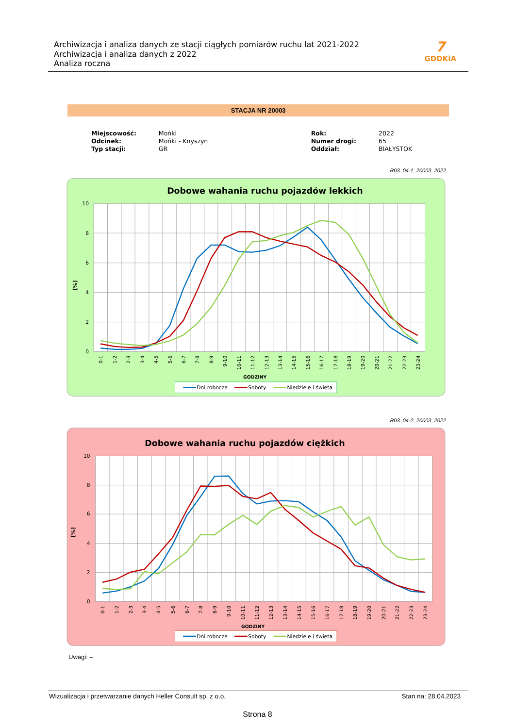Archiwizacja i analiza danych ze stacji ciągłych pomiarów ruchu lat 2021-2022
Archiwizacja i analiza danych z 2022
Analiza roczna
7
GDDKiA
STACJA NR 20003
| Miejscowość: | Mońki | | Rok: | 2022 |
| Odcinek: | Mońki - Knyszyn | | Numer drogi: | 65 |
| Typ stacji: | GR | | Oddział: | BIAŁYSTOK |
R03_04-1_20003_2022
Dobowe wahania ruchu pojazdów lekkich
10
8
6
4
2
0
[%]
0-1
1-2
2-3
3-4
4-5
5-6
6-7
7-8
8-9
9-10
10-11
11-12
12-13
13-14
14-15
15-16
16-17
17-18
18-19
19-20
20-21
21-22
22-23
23-24
GODZINY
Dni robocze
Soboty
Niedziele i święta
R03_04-2_20003_2022
Dobowe wahania ruchu pojazdów ciężkich
10
8
6
4
2
0
[%]
0-1
1-2
2-3
3-4
4-5
5-6
6-7
7-8
8-9
9-10
10-11
11-12
12-13
13-14
14-15
15-16
16-17
17-18
18-19
19-20
20-21
21-22
22-23
23-24
GODZINY
Dni robocze
Soboty
Niedziele i święta
Uwagi: –
Wizualizacja i przetwarzanie danych Heller Consult sp. z o.o. Stan na: 28.04.2023
Strona 8